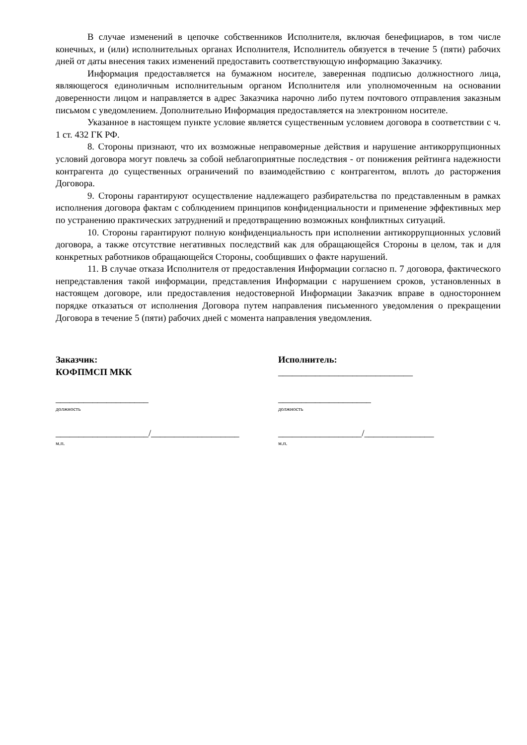В случае изменений в цепочке собственников Исполнителя, включая бенефициаров, в том числе конечных, и (или) исполнительных органах Исполнителя, Исполнитель обязуется в течение 5 (пяти) рабочих дней от даты внесения таких изменений предоставить соответствующую информацию Заказчику.
Информация предоставляется на бумажном носителе, заверенная подписью должностного лица, являющегося единоличным исполнительным органом Исполнителя или уполномоченным на основании доверенности лицом и направляется в адрес Заказчика нарочно либо путем почтового отправления заказным письмом с уведомлением. Дополнительно Информация предоставляется на электронном носителе.
Указанное в настоящем пункте условие является существенным условием договора в соответствии с ч. 1 ст. 432 ГК РФ.
8. Стороны признают, что их возможные неправомерные действия и нарушение антикоррупционных условий договора могут повлечь за собой неблагоприятные последствия - от понижения рейтинга надежности контрагента до существенных ограничений по взаимодействию с контрагентом, вплоть до расторжения Договора.
9. Стороны гарантируют осуществление надлежащего разбирательства по представленным в рамках исполнения договора фактам с соблюдением принципов конфиденциальности и применение эффективных мер по устранению практических затруднений и предотвращению возможных конфликтных ситуаций.
10. Стороны гарантируют полную конфиденциальность при исполнении антикоррупционных условий договора, а также отсутствие негативных последствий как для обращающейся Стороны в целом, так и для конкретных работников обращающейся Стороны, сообщивших о факте нарушений.
11. В случае отказа Исполнителя от предоставления Информации согласно п. 7 договора, фактического непредставления такой информации, представления Информации с нарушением сроков, установленных в настоящем договоре, или предоставления недостоверной Информации Заказчик вправе в одностороннем порядке отказаться от исполнения Договора путем направления письменного уведомления о прекращении Договора в течение 5 (пяти) рабочих дней с момента направления уведомления.
Заказчик:
КОФПМСП МКК
____________________
должность
____________________/___________________
м.п.
Исполнитель:
_____________________________
____________________
должность
__________________/_______________
м.п.